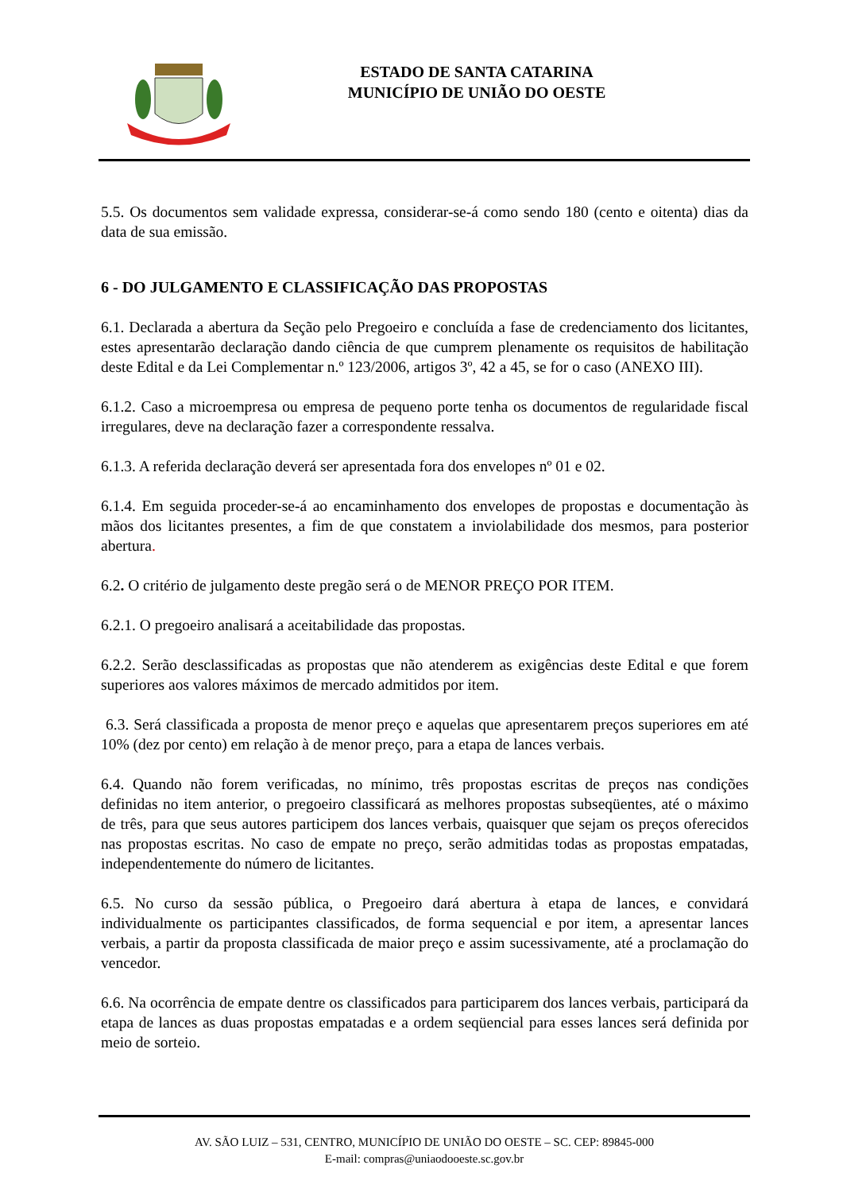ESTADO DE SANTA CATARINA
MUNICÍPIO DE UNIÃO DO OESTE
5.5. Os documentos sem validade expressa, considerar-se-á como sendo 180 (cento e oitenta) dias da data de sua emissão.
6 - DO JULGAMENTO E CLASSIFICAÇÃO DAS PROPOSTAS
6.1. Declarada a abertura da Seção pelo Pregoeiro e concluída a fase de credenciamento dos licitantes, estes apresentarão declaração dando ciência de que cumprem plenamente os requisitos de habilitação deste Edital e da Lei Complementar n.º 123/2006, artigos 3º, 42 a 45, se for o caso (ANEXO III).
6.1.2. Caso a microempresa ou empresa de pequeno porte tenha os documentos de regularidade fiscal irregulares, deve na declaração fazer a correspondente ressalva.
6.1.3. A referida declaração deverá ser apresentada fora dos envelopes nº 01 e 02.
6.1.4. Em seguida proceder-se-á ao encaminhamento dos envelopes de propostas e documentação às mãos dos licitantes presentes, a fim de que constatem a inviolabilidade dos mesmos, para posterior abertura.
6.2. O critério de julgamento deste pregão será o de MENOR PREÇO POR ITEM.
6.2.1. O pregoeiro analisará a aceitabilidade das propostas.
6.2.2. Serão desclassificadas as propostas que não atenderem as exigências deste Edital e que forem superiores aos valores máximos de mercado admitidos por item.
6.3. Será classificada a proposta de menor preço e aquelas que apresentarem preços superiores em até 10% (dez por cento) em relação à de menor preço, para a etapa de lances verbais.
6.4. Quando não forem verificadas, no mínimo, três propostas escritas de preços nas condições definidas no item anterior, o pregoeiro classificará as melhores propostas subseqüentes, até o máximo de três, para que seus autores participem dos lances verbais, quaisquer que sejam os preços oferecidos nas propostas escritas. No caso de empate no preço, serão admitidas todas as propostas empatadas, independentemente do número de licitantes.
6.5. No curso da sessão pública, o Pregoeiro dará abertura à etapa de lances, e convidará individualmente os participantes classificados, de forma sequencial e por item, a apresentar lances verbais, a partir da proposta classificada de maior preço e assim sucessivamente, até a proclamação do vencedor.
6.6. Na ocorrência de empate dentre os classificados para participarem dos lances verbais, participará da etapa de lances as duas propostas empatadas e a ordem seqüencial para esses lances será definida por meio de sorteio.
AV. SÃO LUIZ – 531, CENTRO, MUNICÍPIO DE UNIÃO DO OESTE – SC. CEP: 89845-000
E-mail: compras@uniaodooeste.sc.gov.br